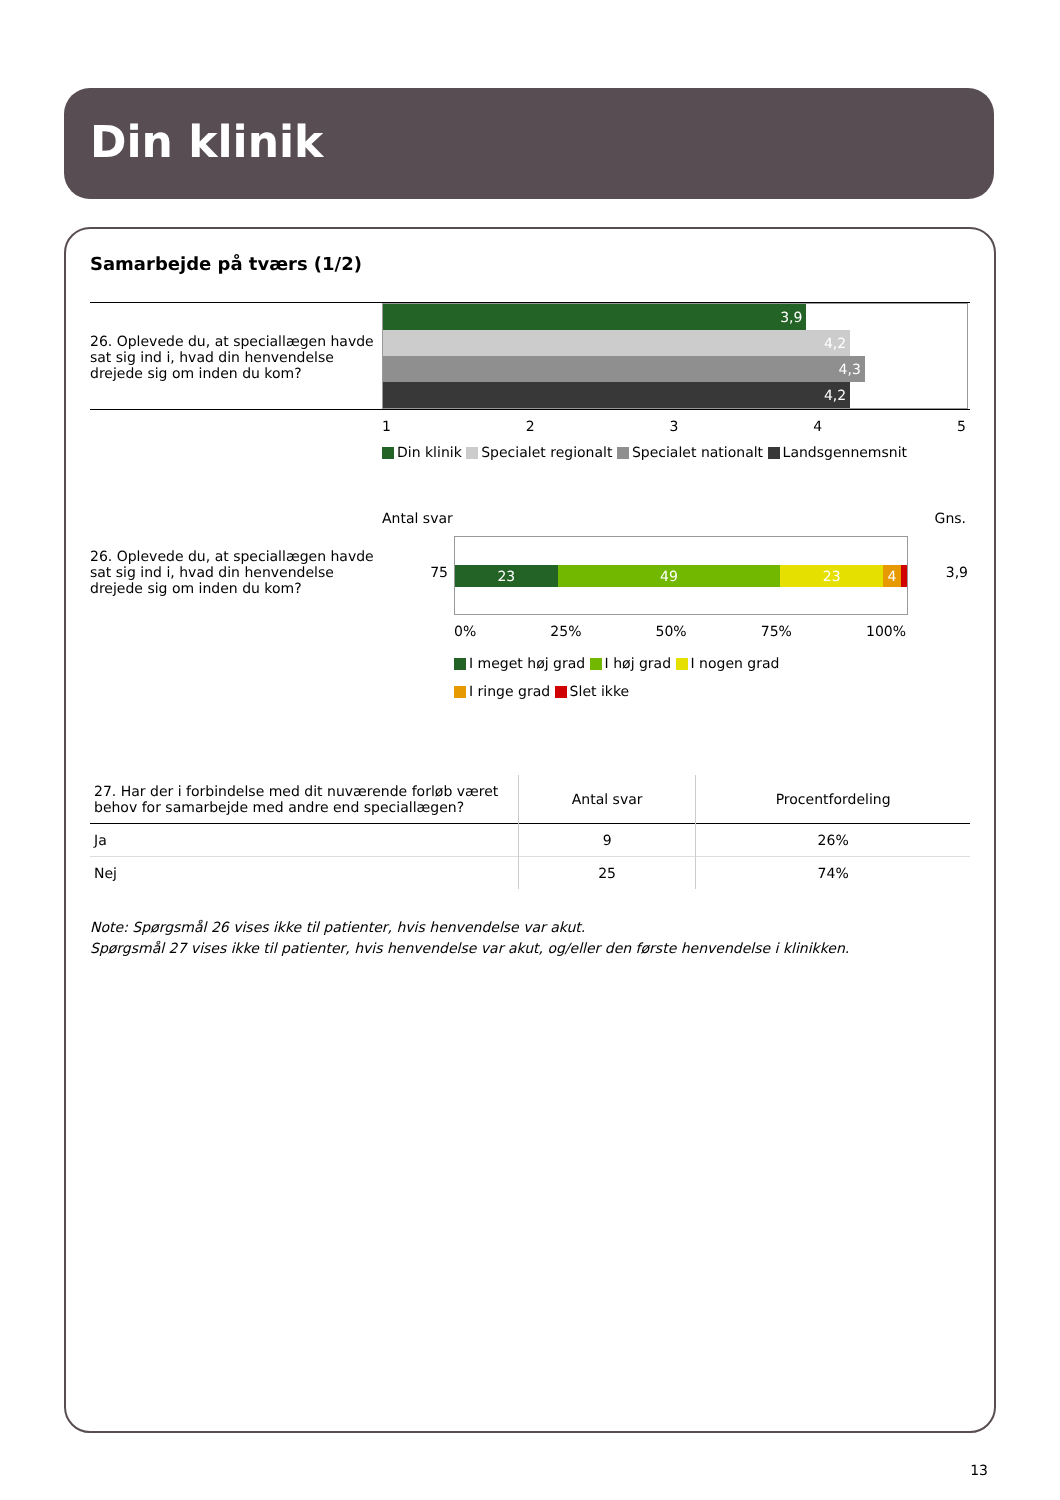Din klinik
Samarbejde på tværs (1/2)
26. Oplevede du, at speciallægen havde sat sig ind i, hvad din henvendelse drejede sig om inden du kom?
3,9
4,2
4,3
4,2
12345
Din klinik Specialet regionalt Specialet nationalt Landsgennemsnit
Antal svar Gns.
26. Oplevede du, at speciallægen havde sat sig ind i, hvad din henvendelse drejede sig om inden du kom?
75
23 49 23 4
3,9
0% 25% 50% 75% 100%
I meget høj grad I høj grad I nogen grad
I ringe grad Slet ikke
| 27. Har der i forbindelse med dit nuværende forløb været behov for samarbejde med andre end speciallægen? | Antal svar | Procentfordeling |
| --- | --- | --- |
| Ja | 9 | 26% |
| Nej | 25 | 74% |
Note: Spørgsmål 26 vises ikke til patienter, hvis henvendelse var akut.
Spørgsmål 27 vises ikke til patienter, hvis henvendelse var akut, og/eller den første henvendelse i klinikken.
13